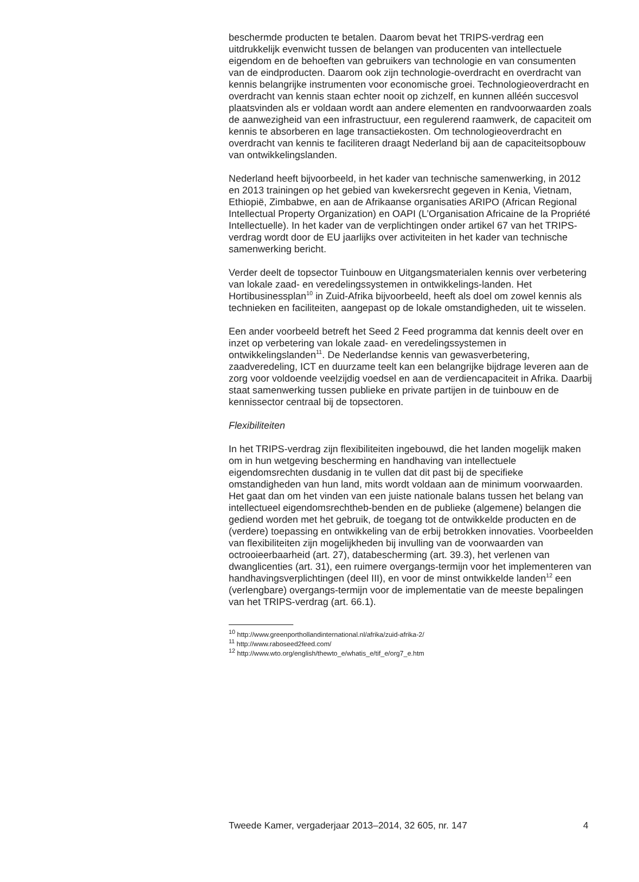beschermde producten te betalen. Daarom bevat het TRIPS-verdrag een uitdrukkelijk evenwicht tussen de belangen van producenten van intellectuele eigendom en de behoeften van gebruikers van technologie en van consumenten van de eindproducten. Daarom ook zijn technologie-overdracht en overdracht van kennis belangrijke instrumenten voor economische groei. Technologieoverdracht en overdracht van kennis staan echter nooit op zichzelf, en kunnen alléén succesvol plaatsvinden als er voldaan wordt aan andere elementen en randvoorwaarden zoals de aanwezigheid van een infrastructuur, een regulerend raamwerk, de capaciteit om kennis te absorberen en lage transactiekosten. Om technologieoverdracht en overdracht van kennis te faciliteren draagt Nederland bij aan de capaciteitsopbouw van ontwikkelingslanden.
Nederland heeft bijvoorbeeld, in het kader van technische samenwerking, in 2012 en 2013 trainingen op het gebied van kwekersrecht gegeven in Kenia, Vietnam, Ethiopië, Zimbabwe, en aan de Afrikaanse organisaties ARIPO (African Regional Intellectual Property Organization) en OAPI (L’Organisation Africaine de la Propriété Intellectuelle). In het kader van de verplichtingen onder artikel 67 van het TRIPS-verdrag wordt door de EU jaarlijks over activiteiten in het kader van technische samenwerking bericht.
Verder deelt de topsector Tuinbouw en Uitgangsmaterialen kennis over verbetering van lokale zaad- en veredelingssystemen in ontwikkelings-landen. Het Hortibusinessplan<sup>10</sup> in Zuid-Afrika bijvoorbeeld, heeft als doel om zowel kennis als technieken en faciliteiten, aangepast op de lokale omstandigheden, uit te wisselen.
Een ander voorbeeld betreft het Seed 2 Feed programma dat kennis deelt over en inzet op verbetering van lokale zaad- en veredelingssystemen in ontwikkelingslanden<sup>11</sup>. De Nederlandse kennis van gewasverbetering, zaadveredeling, ICT en duurzame teelt kan een belangrijke bijdrage leveren aan de zorg voor voldoende veelzijdig voedsel en aan de verdiencapaciteit in Afrika. Daarbij staat samenwerking tussen publieke en private partijen in de tuinbouw en de kennissector centraal bij de topsectoren.
Flexibiliteiten
In het TRIPS-verdrag zijn flexibiliteiten ingebouwd, die het landen mogelijk maken om in hun wetgeving bescherming en handhaving van intellectuele eigendomsrechten dusdanig in te vullen dat dit past bij de specifieke omstandigheden van hun land, mits wordt voldaan aan de minimum voorwaarden. Het gaat dan om het vinden van een juiste nationale balans tussen het belang van intellectueel eigendomsrechtheb-benden en de publieke (algemene) belangen die gediend worden met het gebruik, de toegang tot de ontwikkelde producten en de (verdere) toepassing en ontwikkeling van de erbij betrokken innovaties. Voorbeelden van flexibiliteiten zijn mogelijkheden bij invulling van de voorwaarden van octrooieerbaarheid (art. 27), databescherming (art. 39.3), het verlenen van dwanglicenties (art. 31), een ruimere overgangs-termijn voor het implementeren van handhavingsverplichtingen (deel III), en voor de minst ontwikkelde landen<sup>12</sup> een (verlengbare) overgangs-termijn voor de implementatie van de meeste bepalingen van het TRIPS-verdrag (art. 66.1).
<sup>10</sup> http://www.greenporthollandinternational.nl/afrika/zuid-afrika-2/
<sup>11</sup> http://www.raboseed2feed.com/
<sup>12</sup> http://www.wto.org/english/thewto_e/whatis_e/tif_e/org7_e.htm
Tweede Kamer, vergaderjaar 2013–2014, 32 605, nr. 147 4